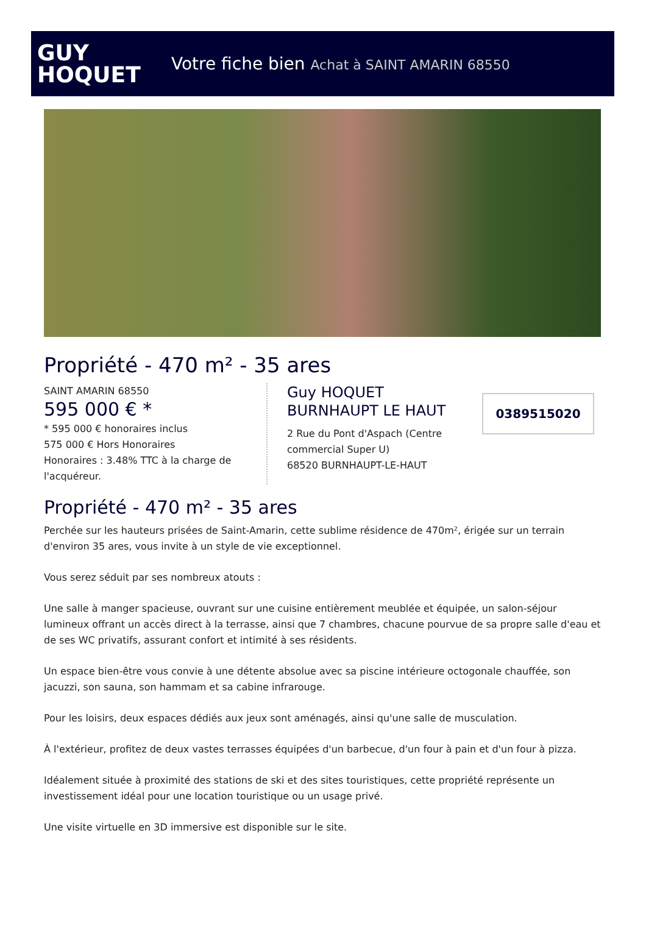GUY
HOQUET
Votre fiche bien Achat à SAINT AMARIN 68550
Propriété - 470 m² - 35 ares
SAINT AMARIN 68550
595 000 € *
* 595 000 € honoraires inclus
575 000 € Hors Honoraires
Honoraires : 3.48% TTC à la charge de l'acquéreur.
Guy HOQUET
BURNHAUPT LE HAUT
2 Rue du Pont d'Aspach (Centre commercial Super U)
68520 BURNHAUPT-LE-HAUT
0389515020
Propriété - 470 m² - 35 ares
Perchée sur les hauteurs prisées de Saint-Amarin, cette sublime résidence de 470m², érigée sur un terrain d'environ 35 ares, vous invite à un style de vie exceptionnel.
Vous serez séduit par ses nombreux atouts :
Une salle à manger spacieuse, ouvrant sur une cuisine entièrement meublée et équipée, un salon-séjour lumineux offrant un accès direct à la terrasse, ainsi que 7 chambres, chacune pourvue de sa propre salle d'eau et de ses WC privatifs, assurant confort et intimité à ses résidents.
Un espace bien-être vous convie à une détente absolue avec sa piscine intérieure octogonale chauffée, son jacuzzi, son sauna, son hammam et sa cabine infrarouge.
Pour les loisirs, deux espaces dédiés aux jeux sont aménagés, ainsi qu'une salle de musculation.
À l'extérieur, profitez de deux vastes terrasses équipées d'un barbecue, d'un four à pain et d'un four à pizza.
Idéalement située à proximité des stations de ski et des sites touristiques, cette propriété représente un investissement idéal pour une location touristique ou un usage privé.
Une visite virtuelle en 3D immersive est disponible sur le site.